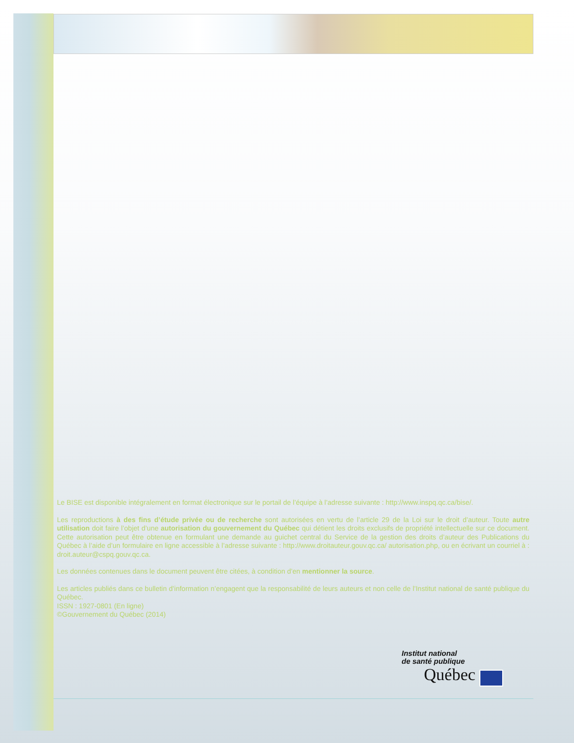Le BISE est disponible intégralement en format électronique sur le portail de l’équipe à l’adresse suivante : http://www.inspq.qc.ca/bise/.
Les reproductions à des fins d’étude privée ou de recherche sont autorisées en vertu de l’article 29 de la Loi sur le droit d’auteur. Toute autre utilisation doit faire l’objet d’une autorisation du gouvernement du Québec qui détient les droits exclusifs de propriété intellectuelle sur ce document. Cette autorisation peut être obtenue en formulant une demande au guichet central du Service de la gestion des droits d’auteur des Publications du Québec à l’aide d’un formulaire en ligne accessible à l’adresse suivante : http://www.droitauteur.gouv.qc.ca/ autorisation.php, ou en écrivant un courriel à : droit.auteur@cspq.gouv.qc.ca.
Les données contenues dans le document peuvent être citées, à condition d’en mentionner la source.
Les articles publiés dans ce bulletin d’information n’engagent que la responsabilité de leurs auteurs et non celle de l’Institut national de santé publique du Québec.
ISSN : 1927-0801 (En ligne)
©Gouvernement du Québec (2014)
Institut national
de santé publique
Québec